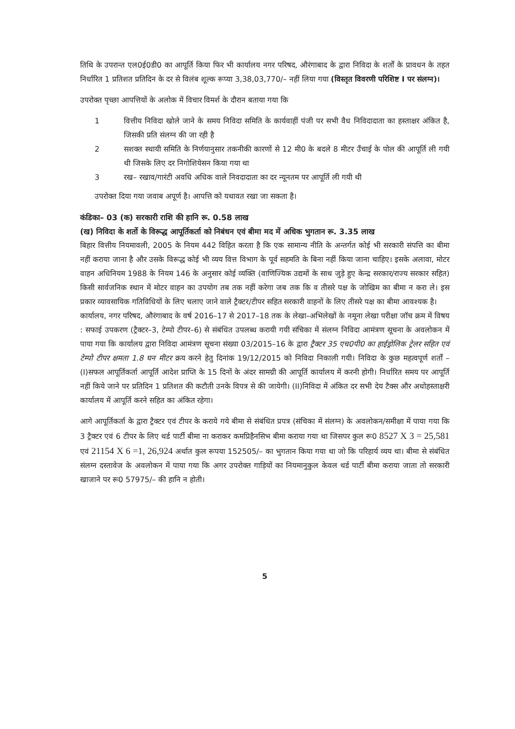तिथि के उपरान्त एल0ई0डी0 का आपूर्ति किया फिर भी कार्यालय नगर परिषद, औरंगाबाद के द्वारा निविदा के शर्तों के प्रावधन के तहत निर्धारित 1 प्रतिशत प्रतिदिन के दर से विलंब शूल्क रूप्या 3,38,03,770/– नहीं लिया गया (विस्तृत विवरणी परिशिष्ट I पर संलग्न)।
उपरोक्त पृच्छा आपत्तियों के अलोक में विचार विमर्श के दौरान बताया गया कि
1 वित्तीय निविदा खोले जाने के समय निविदा समिति के कार्यवाहीं पंजी पर सभी वैध निविदादाता का हस्ताक्षर अंकित है, जिसकी प्रति संलग्न की जा रही है
2 सशक्त स्थायी समिति के निर्णयानुसार तकनीकी कारणों से 12 मी0 के बदले 8 मीटर उँचाई के पोल की आपूर्ति ली गयी थी जिसके लिए दर निगोशियेसन किया गया था
3 रख– रखाव/गारंटी अवधि अधिक वाले निवदादाता का दर न्यूनतम पर आपूर्ति ली गयी थी
उपरोक्त दिया गया जवाब अपूर्ण है। आपत्ति को यथावत रखा जा सकता है।
कंडिका– 03 (क) सरकारी राशि की हानि रू. 0.58 लाख
(ख) निविदा के शर्तो के विरूद्ध आपूर्तिकर्ता को निबंधन एवं बीमा मद में अधिक भुगतान रू. 3.35 लाख
बिहार वित्तीय नियमावली, 2005 के नियम 442 विहित करता है कि एक सामान्य नीति के अन्तर्गत कोई भी सरकारी संपत्ति का बीमा नहीं कराया जाना है और उसके विरूद्ध कोई भी व्यय वित्त विभाग के पूर्व सहमति के बिना नहीं किया जाना चाहिए। इसके अलावा, मोटर वाहन अधिनियम 1988 के नियम 146 के अनुसार कोई व्यक्ति (वाणिज्यिक उद्यमों के साथ जुड़े हुए केन्द्र सरकार/राज्य सरकार सहित) किसी सार्वजनिक स्थान में मोटर वाहन का उपयोग तब तक नहीं करेगा जब तक कि व तीसरे पक्ष के जोखिम का बीमा न करा ले। इस प्रकार व्यावसायिक गतिविधियों के लिए चलाए जाने वाले ट्रैक्टर/टीपर सहित सरकारी वाहनों के लिए तीसरे पक्ष का बीमा आवश्यक है।
कार्यालय, नगर परिषद, औरंगाबाद के वर्ष 2016–17 से 2017–18 तक के लेखा–अभिलेखों के नमूना लेखा परीक्षा जॉच क्रम में विषय : सफाई उपकरण (ट्रैक्टर–3, टेम्पो टीपर–6) से संबंधित उपलब्ध करायी गयी संचिका में संलग्न निविदा आमंत्रण सूचना के अवलोकन में पाया गया कि कार्यालय द्वारा निविदा आमंत्रण सूचना संख्या 03/2015–16 के द्वारा ट्रैक्टर 35 एच0पी0 का हाईड्रोलिक ट्रेलर सहित एवं टेम्पो टीपर क्षमता 1.8 घन मीटर क्रय करने हेतु दिनांक 19/12/2015 को निविदा निकाली गयी। निविदा के कुछ महत्वपूर्ण शर्तों –(I)सफल आपूर्तिकर्ता आपूर्ति आदेश प्राप्ति के 15 दिनों के अंदर सामग्री की आपूर्ति कार्यालय में करनी होगी। निर्धारित समय पर आपूर्ति नहीं किये जाने पर प्रतिदिन 1 प्रतिशत की कटौती उनके विपत्र से की जायेगी। (II)निविदा में अंकित दर सभी देय टैक्स और अधोहस्ताक्षरी कार्यालय में आपूर्ति करने सहित का अंकित रहेगा।
आगे आपूर्तिकर्ता के द्वारा ट्रैक्टर एवं टीपर के कराये गये बीमा से संबंधित प्रपत्र (संचिका में संलग्न) के अवलोकन/समीक्षा में पाया गया कि 3 ट्रैक्टर एवं 6 टीपर के लिए थर्ड पार्टी बीमा ना कराकर कमप्रिहैनसिभ बीमा कराया गया था जिसपर कुल रू0 8527 X 3 = 25,581 एवं 21154 X 6 =1, 26,924 अर्थात कुल रूपया 152505/– का भुगतान किया गया था जो कि परिहार्य व्यय था। बीमा से संबंधित संलग्न दस्तावेज के अवलोकन में पाया गया कि अगर उपरोक्त गाड़ियों का नियमानुकुल केवल थर्ड पार्टी बीमा कराया जाता तो सरकारी खाजाने पर रू0 57975/– की हानि न होती।
5